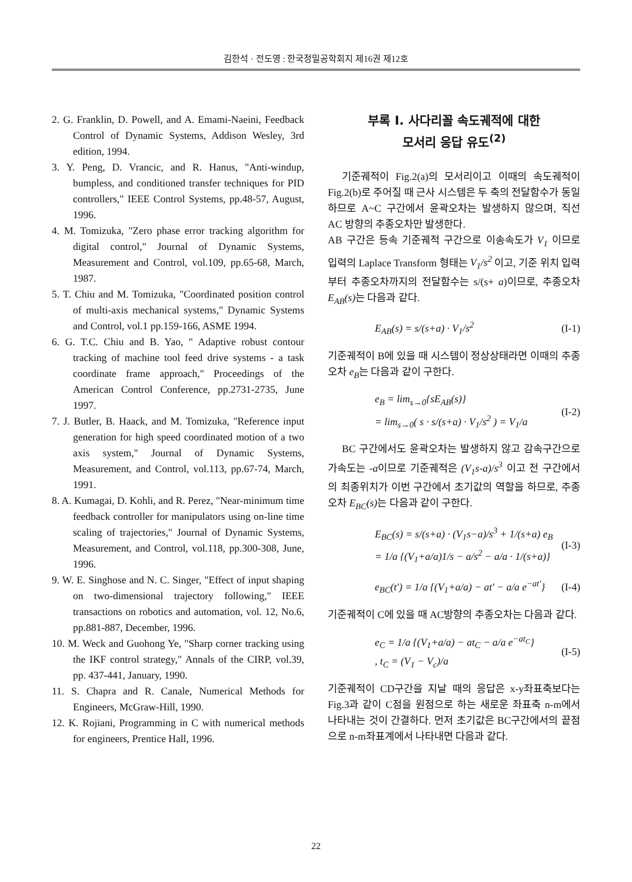김한석 · 전도영 : 한국정밀공학회지 제16권 제12호
2. G. Franklin, D. Powell, and A. Emami-Naeini, Feedback Control of Dynamic Systems, Addison Wesley, 3rd edition, 1994.
3. Y. Peng, D. Vrancic, and R. Hanus, "Anti-windup, bumpless, and conditioned transfer techniques for PID controllers," IEEE Control Systems, pp.48-57, August, 1996.
4. M. Tomizuka, "Zero phase error tracking algorithm for digital control," Journal of Dynamic Systems, Measurement and Control, vol.109, pp.65-68, March, 1987.
5. T. Chiu and M. Tomizuka, "Coordinated position control of multi-axis mechanical systems," Dynamic Systems and Control, vol.1 pp.159-166, ASME 1994.
6. G. T.C. Chiu and B. Yao, " Adaptive robust contour tracking of machine tool feed drive systems - a task coordinate frame approach," Proceedings of the American Control Conference, pp.2731-2735, June 1997.
7. J. Butler, B. Haack, and M. Tomizuka, "Reference input generation for high speed coordinated motion of a two axis system," Journal of Dynamic Systems, Measurement, and Control, vol.113, pp.67-74, March, 1991.
8. A. Kumagai, D. Kohli, and R. Perez, "Near-minimum time feedback controller for manipulators using on-line time scaling of trajectories," Journal of Dynamic Systems, Measurement, and Control, vol.118, pp.300-308, June, 1996.
9. W. E. Singhose and N. C. Singer, "Effect of input shaping on two-dimensional trajectory following," IEEE transactions on robotics and automation, vol. 12, No.6, pp.881-887, December, 1996.
10. M. Weck and Guohong Ye, "Sharp corner tracking using the IKF control strategy," Annals of the CIRP, vol.39, pp. 437-441, January, 1990.
11. S. Chapra and R. Canale, Numerical Methods for Engineers, McGraw-Hill, 1990.
12. K. Rojiani, Programming in C with numerical methods for engineers, Prentice Hall, 1996.
부록 I. 사다리꼴 속도궤적에 대한
모서리 응답 유도<sup>(2)</sup>
기준궤적이 Fig.2(a)의 모서리이고 이때의 속도궤적이 Fig.2(b)로 주어질 때 근사 시스템은 두 축의 전달함수가 동일하므로 A~C 구간에서 윤곽오차는 발생하지 않으며, 직선 AC 방향의 추종오차만 발생한다.
AB 구간은 등속 기준궤적 구간으로 이송속도가 V<sub>1</sub> 이므로 입력의 Laplace Transform 형태는 V<sub>1</sub>/s<sup>2</sup> 이고, 기준 위치 입력부터 추종오차까지의 전달함수는 s/(s+ a)이므로, 추종오차 E<sub>AB</sub>(s) 는 다음과 같다.
E<sub>AB</sub>(s) = s/(s+a) · V<sub>1</sub>/s<sup>2</sup> (I-1)
기준궤적이 B에 있을 때 시스템이 정상상태라면 이때의 추종오차 e<sub>B</sub>는 다음과 같이 구한다.
e<sub>B</sub> = lim<sub>s→0</sub>{sE<sub>AB</sub>(s)}
= lim<sub>s→0</sub>( s · s/(s+a) · V<sub>1</sub>/s<sup>2</sup> ) = V<sub>1</sub>/a (I-2)
BC 구간에서도 윤곽오차는 발생하지 않고 감속구간으로 가속도는 -a이므로 기준궤적은 (V<sub>1</sub>s-a)/s<sup>3</sup> 이고 전 구간에서의 최종위치가 이번 구간에서 초기값의 역할을 하므로, 추종오차 E<sub>BC</sub>(s) 는 다음과 같이 구한다.
E<sub>BC</sub>(s) = s/(s+a) · (V<sub>1</sub>s−a)/s<sup>3</sup> + 1/(s+a) e<sub>B</sub>
= 1/a {(V<sub>1</sub>+a/a)1/s − a/s<sup>2</sup> − a/a · 1/(s+a)} (I-3)
e<sub>BC</sub>(t′) = 1/a {(V<sub>1</sub>+a/a) − at′ − a/a e<sup>−at′</sup>} (I-4)
기준궤적이 C에 있을 때 AC방향의 추종오차는 다음과 같다.
e<sub>C</sub> = 1/a {(V<sub>1</sub>+a/a) − at<sub>C</sub> − a/a e<sup>−at<sub>C</sub></sup>}
, t<sub>C</sub> = (V<sub>1</sub> − V<sub>c</sub>)/a (I-5)
기준궤적이 CD구간을 지날 때의 응답은 x-y좌표축보다는 Fig.3과 같이 C점을 원점으로 하는 새로운 좌표축 n-m에서 나타내는 것이 간결하다. 먼저 초기값은 BC구간에서의 끝점으로 n-m좌표계에서 나타내면 다음과 같다.
22